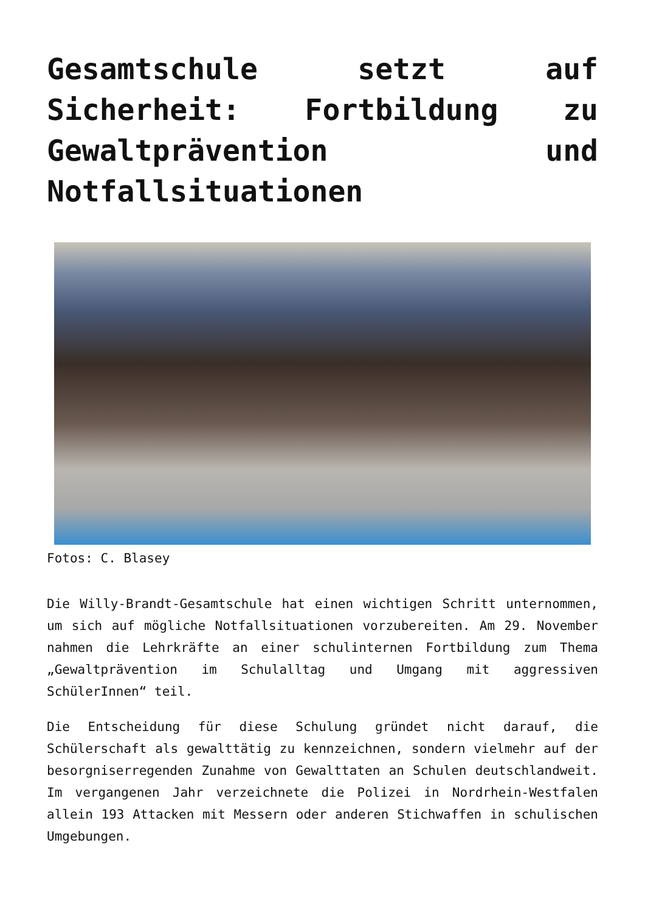Gesamtschule setzt auf Sicherheit: Fortbildung zu Gewaltprävention und Notfallsituationen
Fotos: C. Blasey
Die Willy-Brandt-Gesamtschule hat einen wichtigen Schritt unternommen, um sich auf mögliche Notfallsituationen vorzubereiten. Am 29. November nahmen die Lehrkräfte an einer schulinternen Fortbildung zum Thema „Gewaltprävention im Schulalltag und Umgang mit aggressiven SchülerInnen“ teil.
Die Entscheidung für diese Schulung gründet nicht darauf, die Schülerschaft als gewalttätig zu kennzeichnen, sondern vielmehr auf der besorgniserregenden Zunahme von Gewalttaten an Schulen deutschlandweit. Im vergangenen Jahr verzeichnete die Polizei in Nordrhein-Westfalen allein 193 Attacken mit Messern oder anderen Stichwaffen in schulischen Umgebungen.